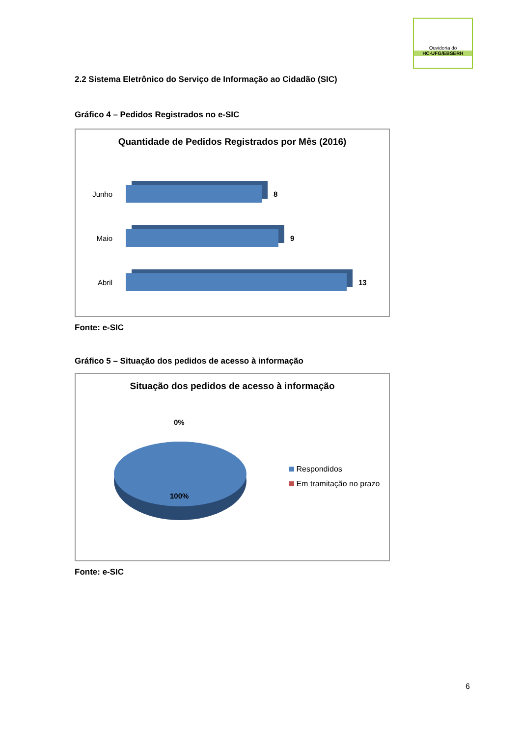Ouvidoria do
HC-UFG/EBSERH
2.2 Sistema Eletrônico do Serviço de Informação ao Cidadão (SIC)
Gráfico 4 – Pedidos Registrados no e-SIC
Quantidade de Pedidos Registrados por Mês (2016)
Junho 8
Maio 9
Abril 13
Fonte: e-SIC
Gráfico 5 – Situação dos pedidos de acesso à informação
Situação dos pedidos de acesso à informação
0%
100%
Respondidos
Em tramitação no prazo
Fonte: e-SIC
6